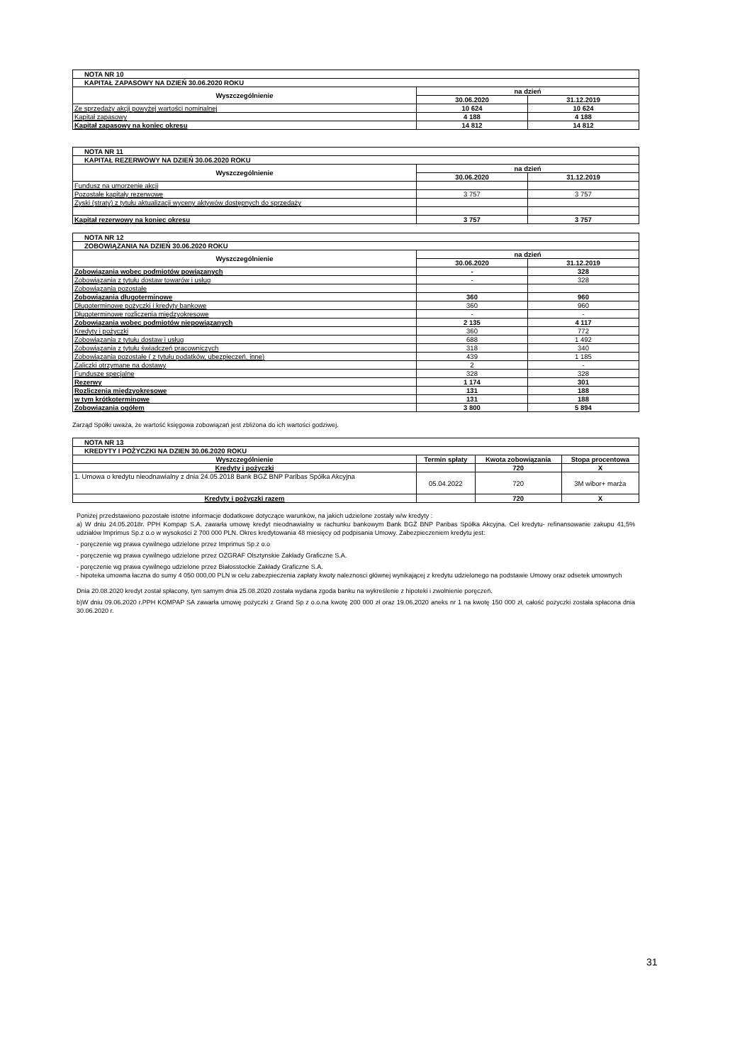| NOTA NR 10 | | |
| KAPITAŁ ZAPASOWY NA DZIEŃ 30.06.2020 ROKU | | |
| Wyszczególnienie | na dzień | |
| | 30.06.2020 | 31.12.2019 |
| Ze sprzedaży akcji powyżej wartości nominalnej | 10 624 | 10 624 |
| Kapitał zapasowy | 4 188 | 4 188 |
| Kapitał zapasowy na koniec okresu | 14 812 | 14 812 |
| NOTA NR 11 | | |
| KAPITAŁ REZERWOWY NA DZIEŃ 30.06.2020 ROKU | | |
| Wyszczególnienie | na dzień | |
| | 30.06.2020 | 31.12.2019 |
| Fundusz na umorzenie akcji | | |
| Pozostałe kapitały rezerwowe | 3 757 | 3 757 |
| Zyski (straty) z tytułu aktualizacji wyceny aktywów dostępnych do sprzedaży | | |
| Kapitał rezerwowy na koniec okresu | 3 757 | 3 757 |
| NOTA NR 12 | | |
| ZOBOWIĄZANIA NA DZIEŃ 30.06.2020 ROKU | | |
| Wyszczególnienie | na dzień | |
| | 30.06.2020 | 31.12.2019 |
| Zobowiązania wobec podmiotów powiązanych | - | 328 |
| Zobowiązania z tytułu dostaw towarów i usług | - | 328 |
| Zobowiązania pozostałe | | |
| Zobowiązania długoterminowe | 360 | 960 |
| Długoterminowe pożyczki i kredyty bankowe | 360 | 960 |
| Długoterminowe rozliczenia międzyokresowe | - | - |
| Zobowiązania wobec podmiotów niepowiązanych | 2 135 | 4 117 |
| Kredyty i pożyczki | 360 | 772 |
| Zobowiązania z tytułu dostaw i usług | 688 | 1 492 |
| Zobowiązania z tytułu świadczeń pracowniczych | 318 | 340 |
| Zobowiązania pozostałe ( z tytułu podatków, ubezpieczeń, inne) | 439 | 1 185 |
| Zaliczki otrzymane na dostawy | 2 | - |
| Fundusze specjalne | 328 | 328 |
| Rezerwy | 1 174 | 301 |
| Rozliczenia międzyokresowe | 131 | 188 |
| w tym krótkoterminowe | 131 | 188 |
| Zobowiązania ogółem | 3 800 | 5 894 |
Zarząd Spółki uważa, że wartość księgowa zobowiązań jest zbliżona do ich wartości godziwej.
| NOTA NR 13 | | | |
| KREDYTY I POŻYCZKI NA DZIEN 30.06.2020 ROKU | | | |
| Wyszczególnienie | Termin spłaty | Kwota zobowiązania | Stopa procentowa |
| Kredyty i pożyczki | | 720 | X |
| 1. Umowa o kredytu nieodnawialny z dnia 24.05.2018 Bank BGŻ BNP Paribas Spółka Akcyjna | 05.04.2022 | 720 | 3M wibor+ marża |
| Kredyty i pożyczki razem | | 720 | X |
Poniżej przedstawiono pozostałe istotne informacje dodatkowe dotyczące warunków, na jakich udzielone zostały w/w kredyty :
a) W dniu 24.05.2018r. PPH Kompap S.A. zawarła umowę kredyt nieodnawialny w rachunku bankowym Bank BGŻ BNP Paribas Spółka Akcyjna. Cel kredytu- refinansowanie zakupu 41,5% udziałów Imprimus Sp.z o.o w wysokości 2 700 000 PLN. Okres kredytowania 48 miesięcy od podpisania Umowy. Zabezpieczeniem kredytu jest:
- poręczenie wg prawa cywilnego udzielone przez Imprimus Sp.z o.o
- poręczenie wg prawa cywilnego udzielone przez OZGRAF Olsztynskie Zakłady Graficzne S.A.
- poręczenie wg prawa cywilnego udzielone przez Białosstockie Zakłady Graficzne S.A.
- hipoteka umowna łaczna do sumy 4 050 000,00 PLN w celu zabezpieczenia zapłaty kwoty naleznosci głównej wynikającej z kredytu udzielonego na podstawie Umowy oraz odsetek umownych
Dnia 20.08.2020 kredyt został spłacony, tym samym dnia 25.08.2020 została wydana zgoda banku na wykreślenie z hipoteki i zwolnienie poręczeń.
b)W dniu 09.06.2020 r.PPH KOMPAP SA zawarła umowę pożyczki z Grand Sp z o.o.na kwotę 200 000 zł oraz 19.06.2020 aneks nr 1 na kwotę 150 000 zł, całość pożyczki została spłacona dnia 30.06.2020 r.
31